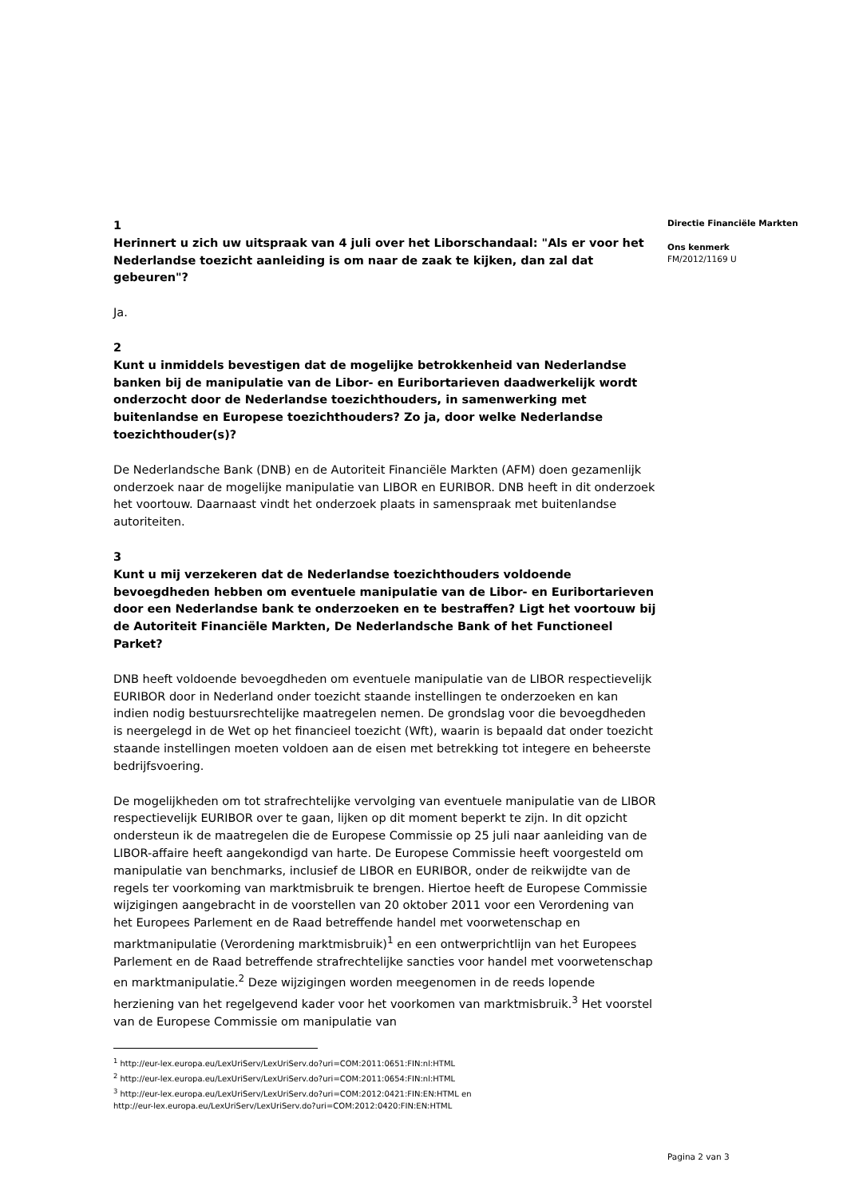Directie Financiële Markten
Ons kenmerk
FM/2012/1169 U
1
Herinnert u zich uw uitspraak van 4 juli over het Liborschandaal: "Als er voor het Nederlandse toezicht aanleiding is om naar de zaak te kijken, dan zal dat gebeuren"?
Ja.
2
Kunt u inmiddels bevestigen dat de mogelijke betrokkenheid van Nederlandse banken bij de manipulatie van de Libor- en Euribortarieven daadwerkelijk wordt onderzocht door de Nederlandse toezichthouders, in samenwerking met buitenlandse en Europese toezichthouders? Zo ja, door welke Nederlandse toezichthouder(s)?
De Nederlandsche Bank (DNB) en de Autoriteit Financiële Markten (AFM) doen gezamenlijk onderzoek naar de mogelijke manipulatie van LIBOR en EURIBOR. DNB heeft in dit onderzoek het voortouw. Daarnaast vindt het onderzoek plaats in samenspraak met buitenlandse autoriteiten.
3
Kunt u mij verzekeren dat de Nederlandse toezichthouders voldoende bevoegdheden hebben om eventuele manipulatie van de Libor- en Euribortarieven door een Nederlandse bank te onderzoeken en te bestraffen? Ligt het voortouw bij de Autoriteit Financiële Markten, De Nederlandsche Bank of het Functioneel Parket?
DNB heeft voldoende bevoegdheden om eventuele manipulatie van de LIBOR respectievelijk EURIBOR door in Nederland onder toezicht staande instellingen te onderzoeken en kan indien nodig bestuursrechtelijke maatregelen nemen. De grondslag voor die bevoegdheden is neergelegd in de Wet op het financieel toezicht (Wft), waarin is bepaald dat onder toezicht staande instellingen moeten voldoen aan de eisen met betrekking tot integere en beheerste bedrijfsvoering.
De mogelijkheden om tot strafrechtelijke vervolging van eventuele manipulatie van de LIBOR respectievelijk EURIBOR over te gaan, lijken op dit moment beperkt te zijn. In dit opzicht ondersteun ik de maatregelen die de Europese Commissie op 25 juli naar aanleiding van de LIBOR-affaire heeft aangekondigd van harte. De Europese Commissie heeft voorgesteld om manipulatie van benchmarks, inclusief de LIBOR en EURIBOR, onder de reikwijdte van de regels ter voorkoming van marktmisbruik te brengen. Hiertoe heeft de Europese Commissie wijzigingen aangebracht in de voorstellen van 20 oktober 2011 voor een Verordening van het Europees Parlement en de Raad betreffende handel met voorwetenschap en marktmanipulatie (Verordening marktmisbruik)<sup>1</sup> en een ontwerprichtlijn van het Europees Parlement en de Raad betreffende strafrechtelijke sancties voor handel met voorwetenschap en marktmanipulatie.<sup>2</sup> Deze wijzigingen worden meegenomen in de reeds lopende herziening van het regelgevend kader voor het voorkomen van marktmisbruik.<sup>3</sup> Het voorstel van de Europese Commissie om manipulatie van
<sup>1</sup> http://eur-lex.europa.eu/LexUriServ/LexUriServ.do?uri=COM:2011:0651:FIN:nl:HTML
<sup>2</sup> http://eur-lex.europa.eu/LexUriServ/LexUriServ.do?uri=COM:2011:0654:FIN:nl:HTML
<sup>3</sup> http://eur-lex.europa.eu/LexUriServ/LexUriServ.do?uri=COM:2012:0421:FIN:EN:HTML en
http://eur-lex.europa.eu/LexUriServ/LexUriServ.do?uri=COM:2012:0420:FIN:EN:HTML
Pagina 2 van 3